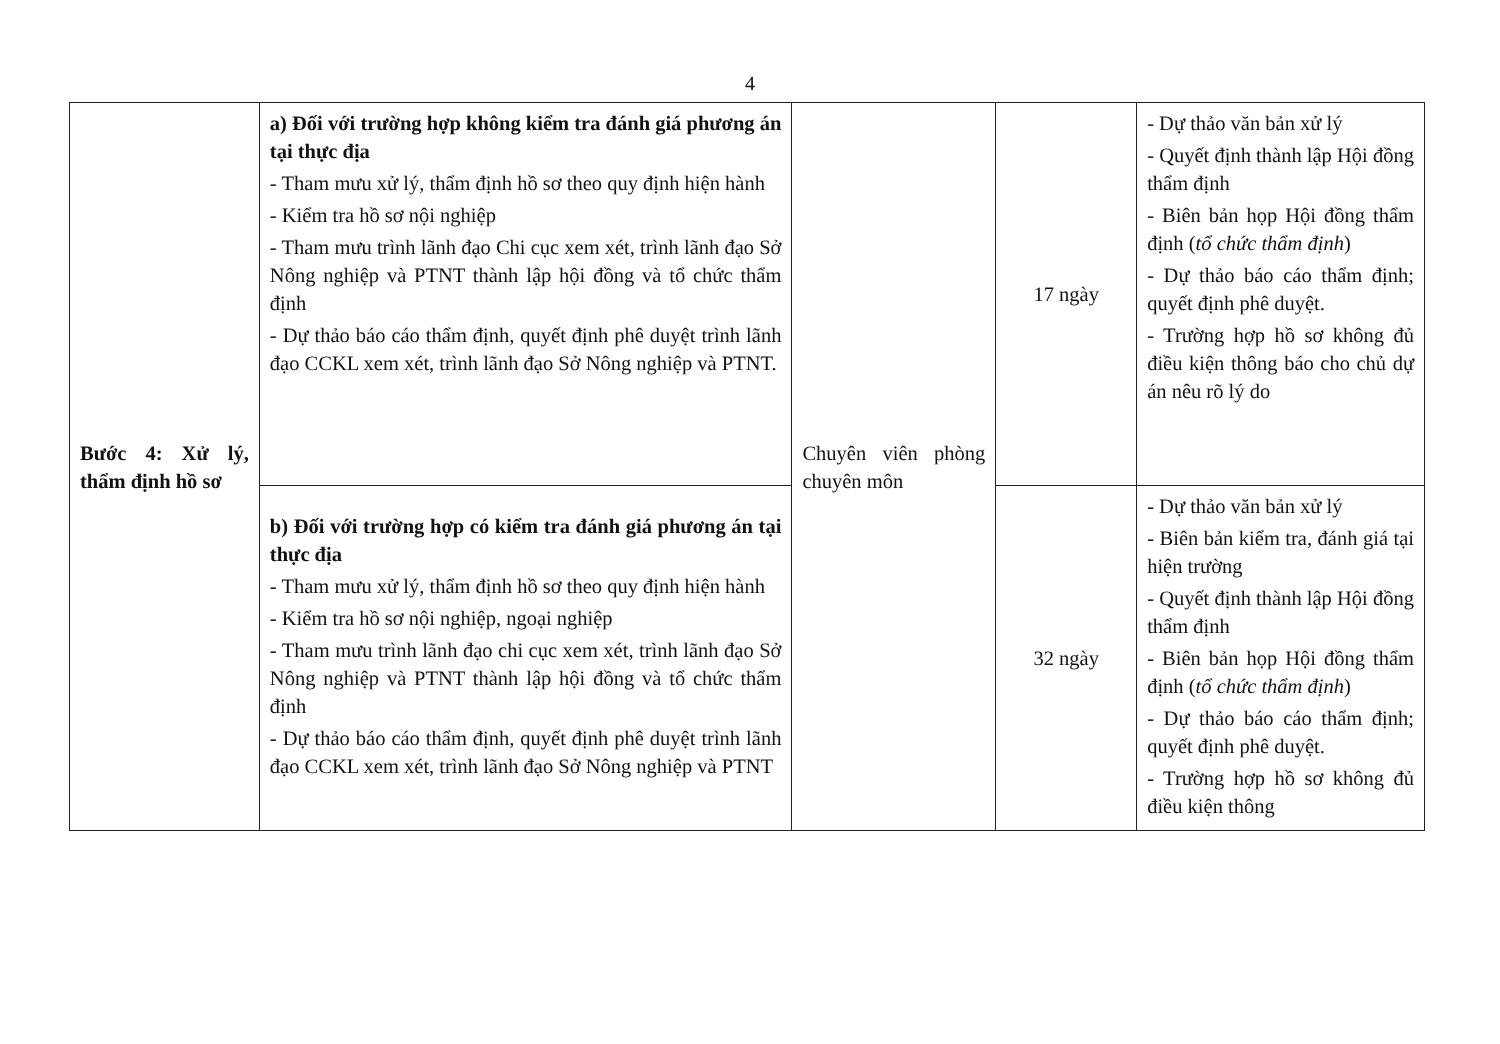4
| Bước 4: Xử lý, thẩm định hồ sơ | a) Đối với trường hợp không kiểm tra đánh giá phương án tại thực địa - Tham mưu xử lý, thẩm định hồ sơ theo quy định hiện hành - Kiểm tra hồ sơ nội nghiệp - Tham mưu trình lãnh đạo Chi cục xem xét, trình lãnh đạo Sở Nông nghiệp và PTNT thành lập hội đồng và tổ chức thẩm định - Dự thảo báo cáo thẩm định, quyết định phê duyệt trình lãnh đạo CCKL xem xét, trình lãnh đạo Sở Nông nghiệp và PTNT. | Chuyên viên phòng chuyên môn | 17 ngày | - Dự thảo văn bản xử lý - Quyết định thành lập Hội đồng thẩm định - Biên bản họp Hội đồng thẩm định ( tổ chức thẩm định ) - Dự thảo báo cáo thẩm định; quyết định phê duyệt. - Trường hợp hồ sơ không đủ điều kiện thông báo cho chủ dự án nêu rõ lý do |
| | b) Đối với trường hợp có kiểm tra đánh giá phương án tại thực địa - Tham mưu xử lý, thẩm định hồ sơ theo quy định hiện hành - Kiểm tra hồ sơ nội nghiệp, ngoại nghiệp - Tham mưu trình lãnh đạo chi cục xem xét, trình lãnh đạo Sở Nông nghiệp và PTNT thành lập hội đồng và tổ chức thẩm định - Dự thảo báo cáo thẩm định, quyết định phê duyệt trình lãnh đạo CCKL xem xét, trình lãnh đạo Sở Nông nghiệp và PTNT | | 32 ngày | - Dự thảo văn bản xử lý - Biên bản kiểm tra, đánh giá tại hiện trường - Quyết định thành lập Hội đồng thẩm định - Biên bản họp Hội đồng thẩm định ( tổ chức thẩm định ) - Dự thảo báo cáo thẩm định; quyết định phê duyệt. - Trường hợp hồ sơ không đủ điều kiện thông |